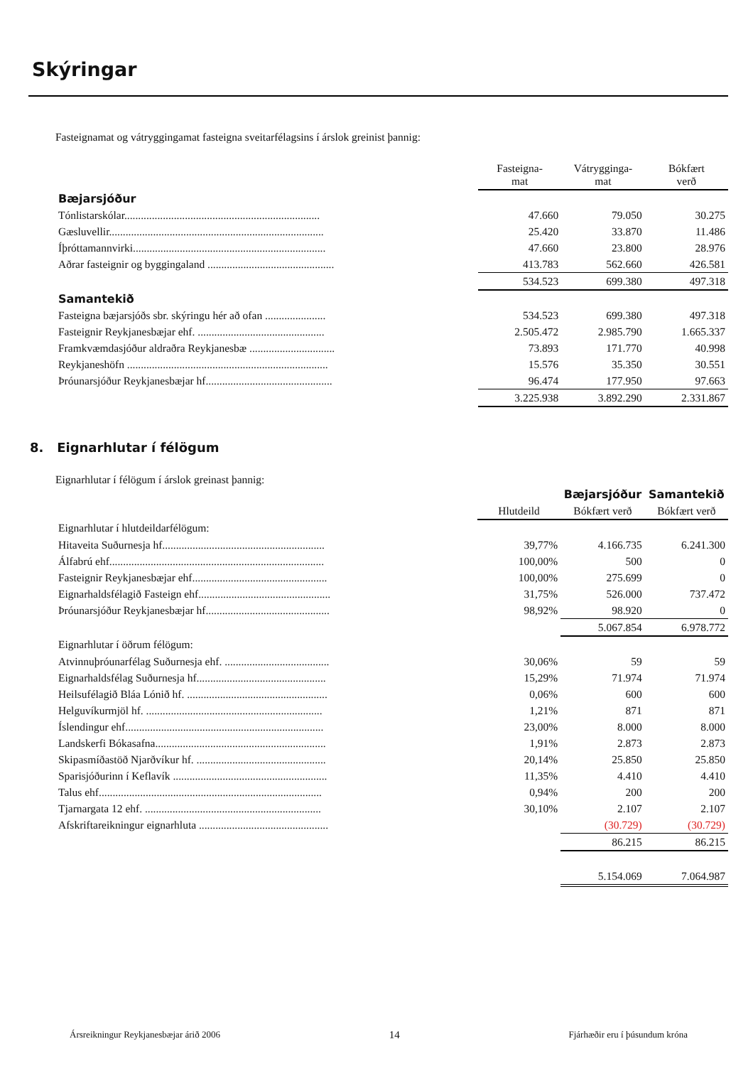Skýringar
Fasteignamat og vátryggingamat fasteigna sveitarfélagsins í árslok greinist þannig:
| | Fasteigna- mat | Vátrygginga- mat | Bókfært verð |
| --- | --- | --- | --- |
| Bæjarsjóður | | | |
| Tónlistarskólar....................................................................... | 47.660 | 79.050 | 30.275 |
| Gæsluvellir.............................................................................. | 25.420 | 33.870 | 11.486 |
| Íþróttamannvirki...................................................................... | 47.660 | 23.800 | 28.976 |
| Aðrar fasteignir og byggingaland .............................................. | 413.783 | 562.660 | 426.581 |
| | 534.523 | 699.380 | 497.318 |
| Samantekið | | | |
| Fasteigna bæjarsjóðs sbr. skýringu hér að ofan ...................... | 534.523 | 699.380 | 497.318 |
| Fasteignir Reykjanesbæjar ehf. .............................................. | 2.505.472 | 2.985.790 | 1.665.337 |
| Framkvæmdasjóður aldraðra Reykjanesbæ ............................... | 73.893 | 171.770 | 40.998 |
| Reykjaneshöfn ......................................................................... | 15.576 | 35.350 | 30.551 |
| Þróunarsjóður Reykjanesbæjar hf.............................................. | 96.474 | 177.950 | 97.663 |
| | 3.225.938 | 3.892.290 | 2.331.867 |
8. Eignarhlutar í félögum
Eignarhlutar í félögum í árslok greinast þannig:
| | | Bæjarsjóður | Samantekið |
| --- | --- | --- | --- |
| | Hlutdeild | Bókfært verð | Bókfært verð |
| Eignarhlutar í hlutdeildarfélögum: | | | |
| Hitaveita Suðurnesja hf........................................................... | 39,77% | 4.166.735 | 6.241.300 |
| Álfabrú ehf.............................................................................. | 100,00% | 500 | 0 |
| Fasteignir Reykjanesbæjar ehf................................................. | 100,00% | 275.699 | 0 |
| Eignarhaldsfélagið Fasteign ehf................................................ | 31,75% | 526.000 | 737.472 |
| Þróunarsjóður Reykjanesbæjar hf............................................. | 98,92% | 98.920 | 0 |
| | | 5.067.854 | 6.978.772 |
| Eignarhlutar í öðrum félögum: | | | |
| Atvinnuþróunarfélag Suðurnesja ehf. ...................................... | 30,06% | 59 | 59 |
| Eignarhaldsfélag Suðurnesja hf............................................... | 15,29% | 71.974 | 71.974 |
| Heilsufélagið Bláa Lónið hf. ................................................... | 0,06% | 600 | 600 |
| Helguvíkurmjöl hf. ................................................................ | 1,21% | 871 | 871 |
| Íslendingur ehf........................................................................ | 23,00% | 8.000 | 8.000 |
| Landskerfi Bókasafna.............................................................. | 1,91% | 2.873 | 2.873 |
| Skipasmíðastöð Njarðvíkur hf. ............................................... | 20,14% | 25.850 | 25.850 |
| Sparisjóðurinn í Keflavík ........................................................ | 11,35% | 4.410 | 4.410 |
| Talus ehf................................................................................. | 0,94% | 200 | 200 |
| Tjarnargata 12 ehf. ................................................................ | 30,10% | 2.107 | 2.107 |
| Afskriftareikningur eignarhluta ............................................... | | (30.729) | (30.729) |
| | | 86.215 | 86.215 |
| | | 5.154.069 | 7.064.987 |
Ársreikningur Reykjanesbæjar árið 2006 14 Fjárhæðir eru í þúsundum króna